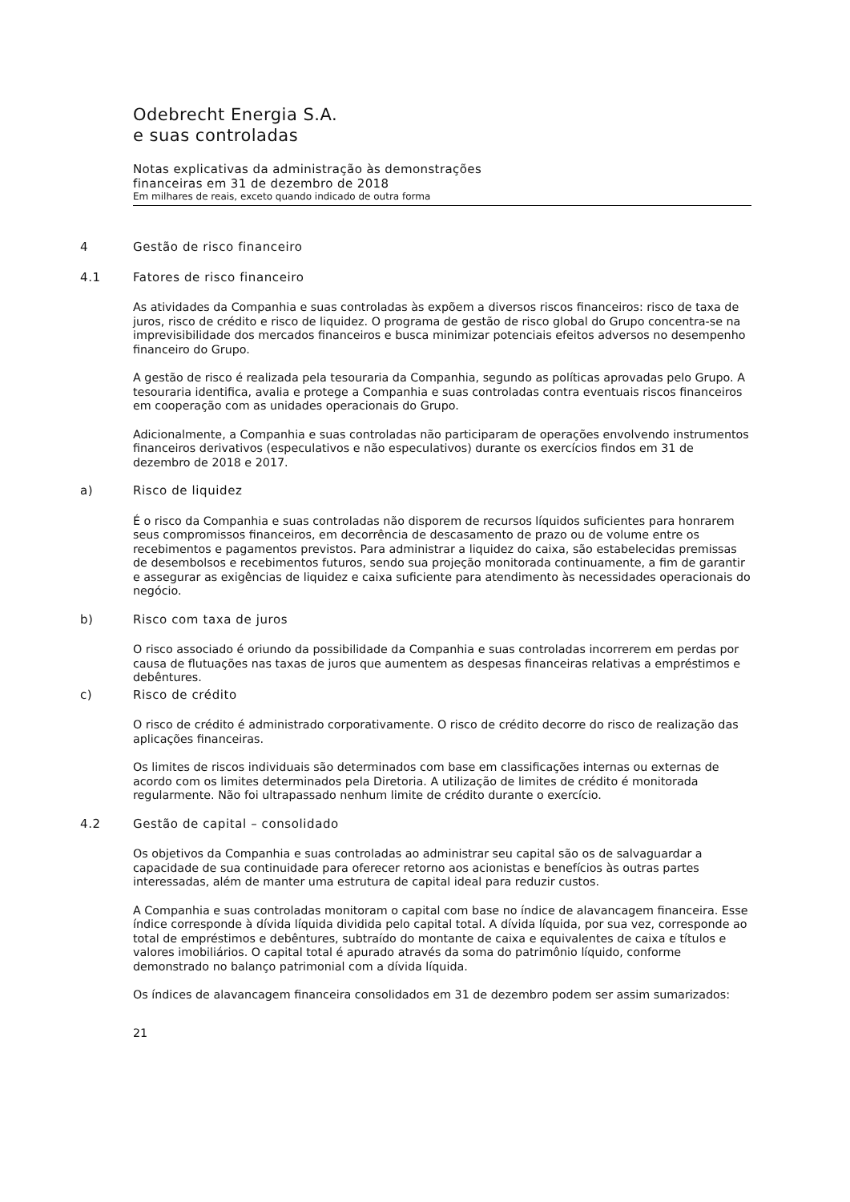Odebrecht Energia S.A.
e suas controladas
Notas explicativas da administração às demonstrações
financeiras em 31 de dezembro de 2018
Em milhares de reais, exceto quando indicado de outra forma
4 Gestão de risco financeiro
4.1 Fatores de risco financeiro
As atividades da Companhia e suas controladas às expõem a diversos riscos financeiros: risco de taxa de juros, risco de crédito e risco de liquidez. O programa de gestão de risco global do Grupo concentra-se na imprevisibilidade dos mercados financeiros e busca minimizar potenciais efeitos adversos no desempenho financeiro do Grupo.
A gestão de risco é realizada pela tesouraria da Companhia, segundo as políticas aprovadas pelo Grupo. A tesouraria identifica, avalia e protege a Companhia e suas controladas contra eventuais riscos financeiros em cooperação com as unidades operacionais do Grupo.
Adicionalmente, a Companhia e suas controladas não participaram de operações envolvendo instrumentos financeiros derivativos (especulativos e não especulativos) durante os exercícios findos em 31 de dezembro de 2018 e 2017.
a) Risco de liquidez
É o risco da Companhia e suas controladas não disporem de recursos líquidos suficientes para honrarem seus compromissos financeiros, em decorrência de descasamento de prazo ou de volume entre os recebimentos e pagamentos previstos. Para administrar a liquidez do caixa, são estabelecidas premissas de desembolsos e recebimentos futuros, sendo sua projeção monitorada continuamente, a fim de garantir e assegurar as exigências de liquidez e caixa suficiente para atendimento às necessidades operacionais do negócio.
b) Risco com taxa de juros
O risco associado é oriundo da possibilidade da Companhia e suas controladas incorrerem em perdas por causa de flutuações nas taxas de juros que aumentem as despesas financeiras relativas a empréstimos e debêntures.
c) Risco de crédito
O risco de crédito é administrado corporativamente. O risco de crédito decorre do risco de realização das aplicações financeiras.
Os limites de riscos individuais são determinados com base em classificações internas ou externas de acordo com os limites determinados pela Diretoria. A utilização de limites de crédito é monitorada regularmente. Não foi ultrapassado nenhum limite de crédito durante o exercício.
4.2 Gestão de capital – consolidado
Os objetivos da Companhia e suas controladas ao administrar seu capital são os de salvaguardar a capacidade de sua continuidade para oferecer retorno aos acionistas e benefícios às outras partes interessadas, além de manter uma estrutura de capital ideal para reduzir custos.
A Companhia e suas controladas monitoram o capital com base no índice de alavancagem financeira. Esse índice corresponde à dívida líquida dividida pelo capital total. A dívida líquida, por sua vez, corresponde ao total de empréstimos e debêntures, subtraído do montante de caixa e equivalentes de caixa e títulos e valores imobiliários. O capital total é apurado através da soma do patrimônio líquido, conforme demonstrado no balanço patrimonial com a dívida líquida.
Os índices de alavancagem financeira consolidados em 31 de dezembro podem ser assim sumarizados:
21